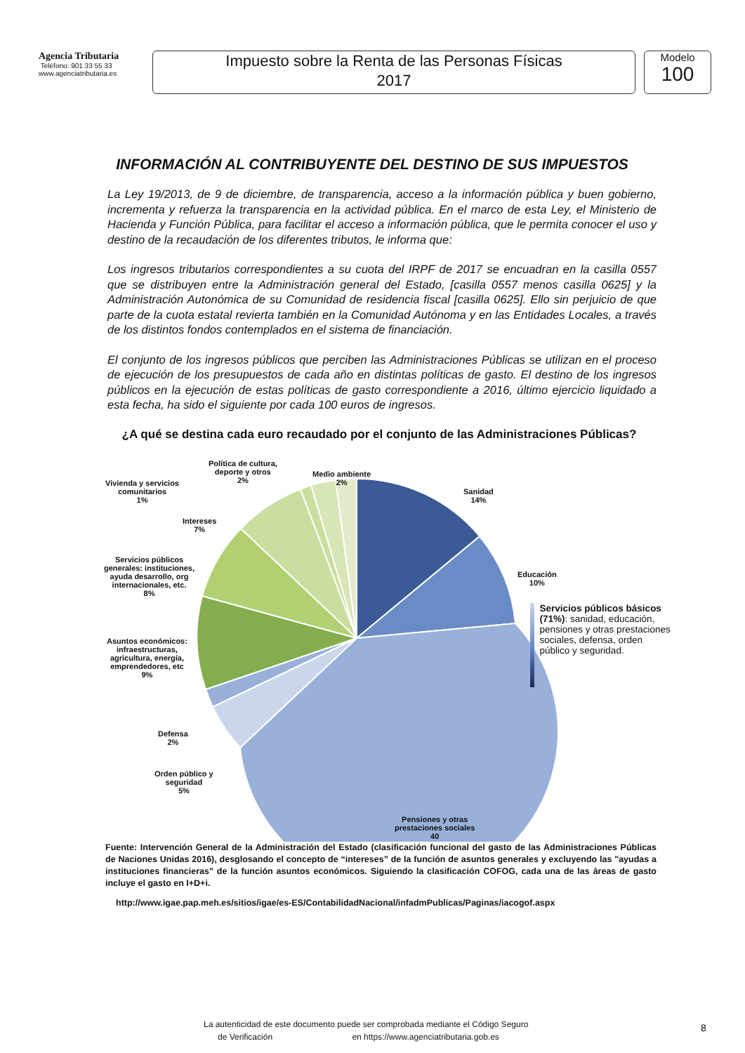Agencia Tributaria
Teléfono: 901 33 55 33
www.agenciatributaria.es
Impuesto sobre la Renta de las Personas Físicas
2017
Modelo
100
INFORMACIÓN AL CONTRIBUYENTE DEL DESTINO DE SUS IMPUESTOS
La Ley 19/2013, de 9 de diciembre, de transparencia, acceso a la información pública y buen gobierno, incrementa y refuerza la transparencia en la actividad pública. En el marco de esta Ley, el Ministerio de Hacienda y Función Pública, para facilitar el acceso a información pública, que le permita conocer el uso y destino de la recaudación de los diferentes tributos, le informa que:
Los ingresos tributarios correspondientes a su cuota del IRPF de 2017 se encuadran en la casilla 0557 que se distribuyen entre la Administración general del Estado, [casilla 0557 menos casilla 0625] y la Administración Autonómica de su Comunidad de residencia fiscal [casilla 0625]. Ello sin perjuicio de que parte de la cuota estatal revierta también en la Comunidad Autónoma y en las Entidades Locales, a través de los distintos fondos contemplados en el sistema de financiación.
El conjunto de los ingresos públicos que perciben las Administraciones Públicas se utilizan en el proceso de ejecución de los presupuestos de cada año en distintas políticas de gasto. El destino de los ingresos públicos en la ejecución de estas políticas de gasto correspondiente a 2016, último ejercicio liquidado a esta fecha, ha sido el siguiente por cada 100 euros de ingresos.
¿A qué se destina cada euro recaudado por el conjunto de las Administraciones Públicas?
Política de cultura,
deporte y otros
2%
Medio ambiente
2%
Vivienda y servicios
comunitarios
1%
Sanidad
14%
Intereses
7%
Servicios públicos
generales: instituciones,
ayuda desarrollo, org
internacionales, etc.
8%
Educación
10%
Asuntos económicos:
infraestructuras,
agricultura, energía,
emprendedores, etc
9%
Defensa
2%
Orden público y
seguridad
5%
Pensiones y otras
prestaciones sociales
40
Servicios públicos básicos (71%): sanidad, educación, pensiones y otras prestaciones sociales, defensa, orden público y seguridad.
Fuente: Intervención General de la Administración del Estado (clasificación funcional del gasto de las Administraciones Públicas de Naciones Unidas 2016), desglosando el concepto de “intereses” de la función de asuntos generales y excluyendo las "ayudas a instituciones financieras" de la función asuntos económicos. Siguiendo la clasificación COFOG, cada una de las áreas de gasto incluye el gasto en I+D+i.
http://www.igae.pap.meh.es/sitios/igae/es-ES/ContabilidadNacional/infadmPublicas/Paginas/iacogof.aspx
La autenticidad de este documento puede ser comprobada mediante el Código Seguro
de Verificación en https://www.agenciatributaria.gob.es
8